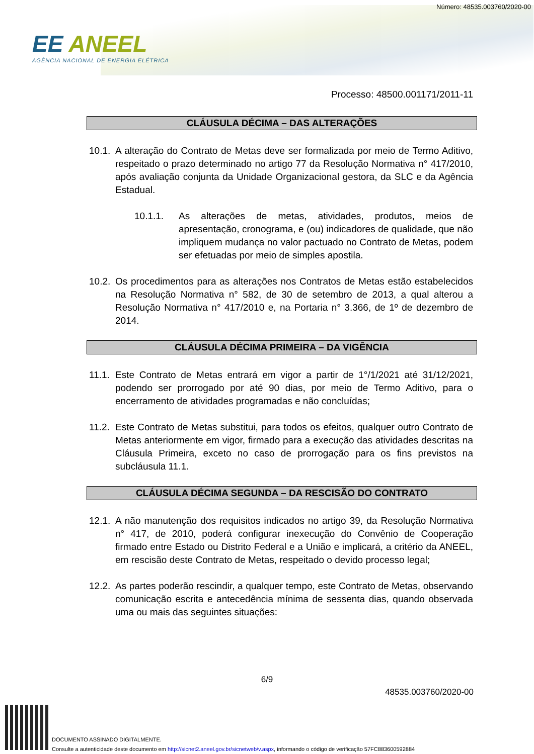Número: 48535.003760/2020-00
EE ANEEL
AGÊNCIA NACIONAL DE ENERGIA ELÉTRICA
Processo: 48500.001171/2011-11
CLÁUSULA DÉCIMA – DAS ALTERAÇÕES
10.1. A alteração do Contrato de Metas deve ser formalizada por meio de Termo Aditivo, respeitado o prazo determinado no artigo 77 da Resolução Normativa n° 417/2010, após avaliação conjunta da Unidade Organizacional gestora, da SLC e da Agência Estadual.
10.1.1. As alterações de metas, atividades, produtos, meios de apresentação, cronograma, e (ou) indicadores de qualidade, que não impliquem mudança no valor pactuado no Contrato de Metas, podem ser efetuadas por meio de simples apostila.
10.2. Os procedimentos para as alterações nos Contratos de Metas estão estabelecidos na Resolução Normativa n° 582, de 30 de setembro de 2013, a qual alterou a Resolução Normativa n° 417/2010 e, na Portaria n° 3.366, de 1º de dezembro de 2014.
CLÁUSULA DÉCIMA PRIMEIRA – DA VIGÊNCIA
11.1. Este Contrato de Metas entrará em vigor a partir de 1°/1/2021 até 31/12/2021, podendo ser prorrogado por até 90 dias, por meio de Termo Aditivo, para o encerramento de atividades programadas e não concluídas;
11.2. Este Contrato de Metas substitui, para todos os efeitos, qualquer outro Contrato de Metas anteriormente em vigor, firmado para a execução das atividades descritas na Cláusula Primeira, exceto no caso de prorrogação para os fins previstos na subcláusula 11.1.
CLÁUSULA DÉCIMA SEGUNDA – DA RESCISÃO DO CONTRATO
12.1. A não manutenção dos requisitos indicados no artigo 39, da Resolução Normativa n° 417, de 2010, poderá configurar inexecução do Convênio de Cooperação firmado entre Estado ou Distrito Federal e a União e implicará, a critério da ANEEL, em rescisão deste Contrato de Metas, respeitado o devido processo legal;
12.2. As partes poderão rescindir, a qualquer tempo, este Contrato de Metas, observando comunicação escrita e antecedência mínima de sessenta dias, quando observada uma ou mais das seguintes situações:
6/9
48535.003760/2020-00
DOCUMENTO ASSINADO DIGITALMENTE.
Consulte a autenticidade deste documento em http://sicnet2.aneel.gov.br/sicnetweb/v.aspx, informando o código de verificação 57FC883600592884